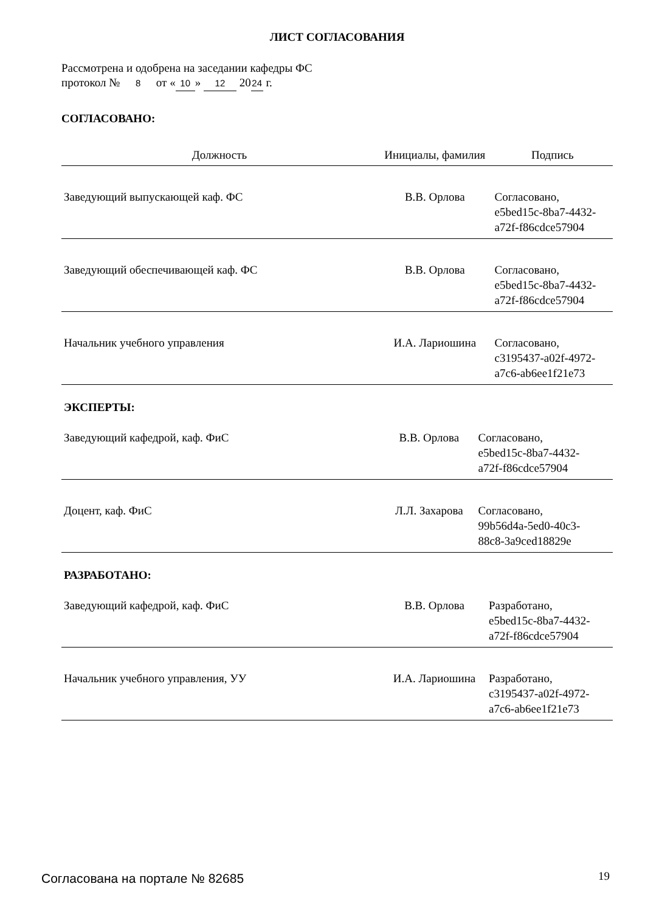ЛИСТ СОГЛАСОВАНИЯ
Рассмотрена и одобрена на заседании кафедры ФС
протокол № 8 от « 10 » 12 20 24 г.
СОГЛАСОВАНО:
| Должность | Инициалы, фамилия | Подпись |
| --- | --- | --- |
| Заведующий выпускающей каф. ФС | В.В. Орлова | Согласовано, e5bed15c-8ba7-4432- a72f-f86cdce57904 |
| Заведующий обеспечивающей каф. ФС | В.В. Орлова | Согласовано, e5bed15c-8ba7-4432- a72f-f86cdce57904 |
| Начальник учебного управления | И.А. Лариошина | Согласовано, c3195437-a02f-4972- a7c6-ab6ee1f21e73 |
ЭКСПЕРТЫ:
| Заведующий кафедрой, каф. ФиС | В.В. Орлова | Согласовано, e5bed15c-8ba7-4432- a72f-f86cdce57904 |
| Доцент, каф. ФиС | Л.Л. Захарова | Согласовано, 99b56d4a-5ed0-40c3- 88c8-3a9ced18829e |
РАЗРАБОТАНО:
| Заведующий кафедрой, каф. ФиС | В.В. Орлова | Разработано, e5bed15c-8ba7-4432- a72f-f86cdce57904 |
| Начальник учебного управления, УУ | И.А. Лариошина | Разработано, c3195437-a02f-4972- a7c6-ab6ee1f21e73 |
Согласована на портале № 82685 19